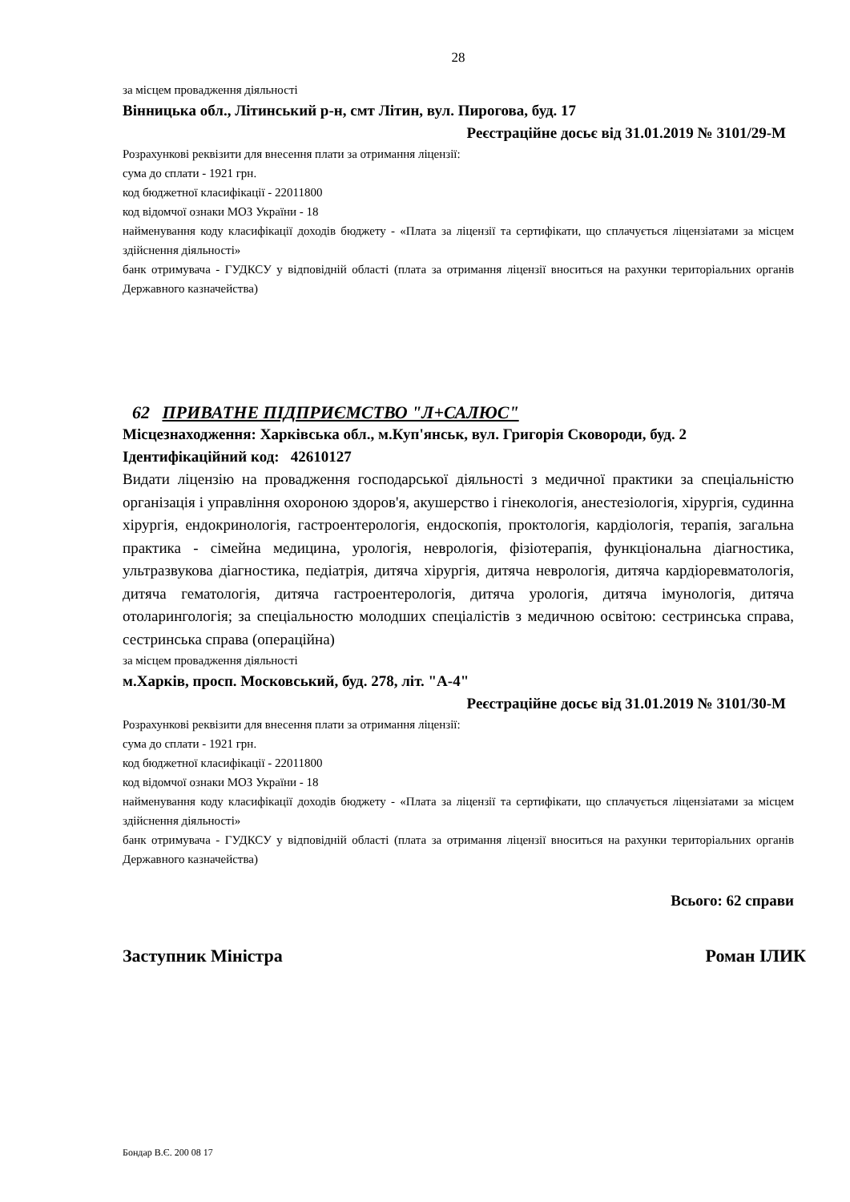28
за місцем провадження діяльності
Вінницька обл., Літинський р-н, смт Літин, вул. Пирогова, буд. 17
Реєстраційне досьє від 31.01.2019 № 3101/29-М
Розрахункові реквізити для внесення плати за отримання ліцензії:
сума до сплати - 1921 грн.
код бюджетної класифікації - 22011800
код відомчої ознаки МОЗ України - 18
найменування коду класифікації доходів бюджету - «Плата за ліцензії та сертифікати, що сплачується ліцензіатами за місцем здійснення діяльності»
банк отримувача - ГУДКСУ у відповідній області (плата за отримання ліцензії вноситься на рахунки територіальних органів Державного казначейства)
62 ПРИВАТНЕ ПІДПРИЄМСТВО "Л+САЛЮС"
Місцезнаходження: Харківська обл., м.Куп'янськ, вул. Григорія Сковороди, буд. 2
Ідентифікаційний код: 42610127
Видати ліцензію на провадження господарської діяльності з медичної практики за спеціальністю організація і управління охороною здоров'я, акушерство і гінекологія, анестезіологія, хірургія, судинна хірургія, ендокринологія, гастроентерологія, ендоскопія, проктологія, кардіологія, терапія, загальна практика - сімейна медицина, урологія, неврологія, фізіотерапія, функціональна діагностика, ультразвукова діагностика, педіатрія, дитяча хірургія, дитяча неврологія, дитяча кардіоревматологія, дитяча гематологія, дитяча гастроентерологія, дитяча урологія, дитяча імунологія, дитяча отоларингологія; за спеціальностю молодших спеціалістів з медичною освітою: сестринська справа, сестринська справа (операційна)
за місцем провадження діяльності
м.Харків, просп. Московський, буд. 278, літ. "А-4"
Реєстраційне досьє від 31.01.2019 № 3101/30-М
Розрахункові реквізити для внесення плати за отримання ліцензії:
сума до сплати - 1921 грн.
код бюджетної класифікації - 22011800
код відомчої ознаки МОЗ України - 18
найменування коду класифікації доходів бюджету - «Плата за ліцензії та сертифікати, що сплачується ліцензіатами за місцем здійснення діяльності»
банк отримувача - ГУДКСУ у відповідній області (плата за отримання ліцензії вноситься на рахунки територіальних органів Державного казначейства)
Всього: 62 справи
Заступник Міністра Роман ІЛИК
Бондар В.Є. 200 08 17